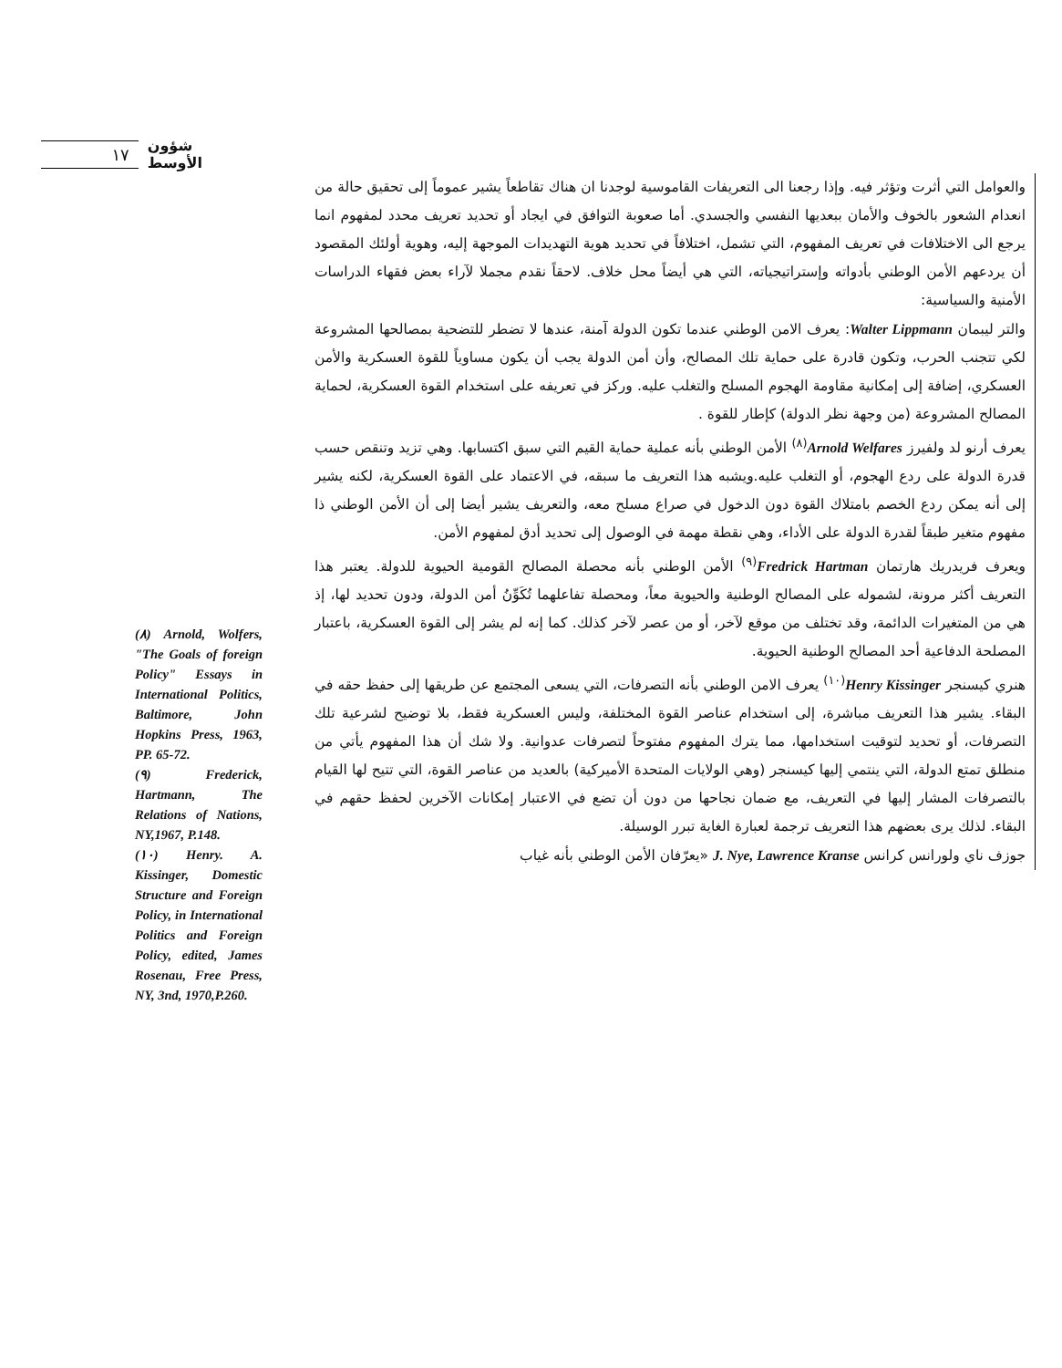١٧
شؤون الأوسط
والعوامل التي أثرت وتؤثر فيه. وإذا رجعنا الى التعريفات القاموسية لوجدنا ان هناك تقاطعاً يشير عموماً إلى تحقيق حالة من انعدام الشعور بالخوف والأمان ببعديها النفسي والجسدي. أما صعوبة التوافق في ايجاد أو تحديد تعريف محدد لمفهوم انما يرجع الى الاختلافات في تعريف المفهوم، التي تشمل، اختلافاً في تحديد هوية التهديدات الموجهة إليه، وهوية أولئك المقصود أن يردعهم الأمن الوطني بأدواته وإستراتيجياته، التي هي أيضاً محل خلاف. لاحقاً نقدم مجملا لآراء بعض فقهاء الدراسات الأمنية والسياسية:
والتر ليبمان Walter Lippmann: يعرف الامن الوطني عندما تكون الدولة آمنة، عندها لا تضطر للتضحية بمصالحها المشروعة لكي تتجنب الحرب، وتكون قادرة على حماية تلك المصالح، وأن أمن الدولة يجب أن يكون مساوياً للقوة العسكرية والأمن العسكري، إضافة إلى إمكانية مقاومة الهجوم المسلح والتغلب عليه. وركز في تعريفه على استخدام القوة العسكرية، لحماية المصالح المشروعة (من وجهة نظر الدولة) كإطار للقوة .
يعرف أرنو لد ولفيرز Arnold Welfares<sup>(٨)</sup> الأمن الوطني بأنه عملية حماية القيم التي سبق اكتسابها. وهي تزيد وتنقص حسب قدرة الدولة على ردع الهجوم، أو التغلب عليه.ويشبه هذا التعريف ما سبقه، في الاعتماد على القوة العسكرية، لكنه يشير إلى أنه يمكن ردع الخصم بامتلاك القوة دون الدخول في صراع مسلح معه، والتعريف يشير أيضا إلى أن الأمن الوطني ذا مفهوم متغير طبقاً لقدرة الدولة على الأداء، وهي نقطة مهمة في الوصول إلى تحديد أدق لمفهوم الأمن.
ويعرف فريدريك هارتمان Fredrick Hartman<sup>(٩)</sup> الأمن الوطني بأنه محصلة المصالح القومية الحيوية للدولة. يعتبر هذا التعريف أكثر مرونة، لشموله على المصالح الوطنية والحيوية معاً، ومحصلة تفاعلهما تُكَوِّنُ أمن الدولة، ودون تحديد لها، إذ هي من المتغيرات الدائمة، وقد تختلف من موقع لآخر، أو من عصر لآخر كذلك. كما إنه لم يشر إلى القوة العسكرية، باعتبار المصلحة الدفاعية أحد المصالح الوطنية الحيوية.
هنري كيسنجر Henry Kissinger<sup>(١٠)</sup> يعرف الامن الوطني بأنه التصرفات، التي يسعى المجتمع عن طريقها إلى حفظ حقه في البقاء. يشير هذا التعريف مباشرة، إلى استخدام عناصر القوة المختلفة، وليس العسكرية فقط، بلا توضيح لشرعية تلك التصرفات، أو تحديد لتوقيت استخدامها، مما يترك المفهوم مفتوحاً لتصرفات عدوانية. ولا شك أن هذا المفهوم يأتي من منطلق تمتع الدولة، التي ينتمي إليها كيسنجر (وهي الولايات المتحدة الأميركية) بالعديد من عناصر القوة، التي تتيح لها القيام بالتصرفات المشار إليها في التعريف، مع ضمان نجاحها من دون أن تضع في الاعتبار إمكانات الآخرين لحفظ حقهم في البقاء. لذلك يرى بعضهم هذا التعريف ترجمة لعبارة الغاية تبرر الوسيلة.
جوزف ناي ولورانس كرانس J. Nye, Lawrence Kranse «يعرّفان الأمن الوطني بأنه غياب
(٨) Arnold, Wolfers, "The Goals of foreign Policy" Essays in International Politics, Baltimore, John Hopkins Press, 1963, PP. 65-72.
(٩) Frederick, Hartmann, The Relations of Nations, NY,1967, P.148.
(١٠) Henry. A. Kissinger, Domestic Structure and Foreign Policy, in International Politics and Foreign Policy, edited, James Rosenau, Free Press, NY, 3nd, 1970,P.260.